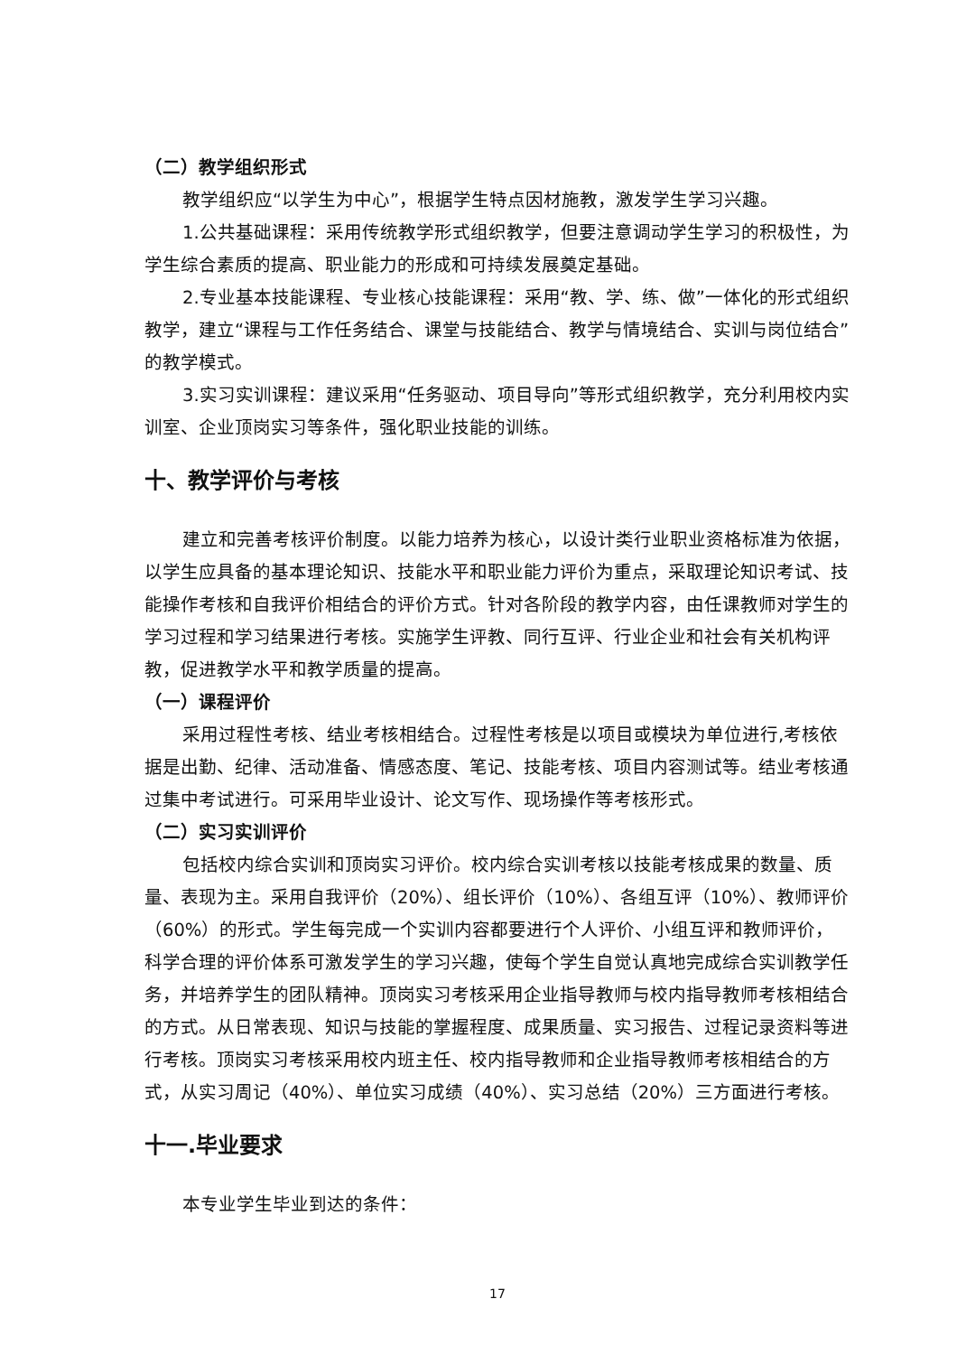（二）教学组织形式
教学组织应“以学生为中心”，根据学生特点因材施教，激发学生学习兴趣。
1.公共基础课程：采用传统教学形式组织教学，但要注意调动学生学习的积极性，为学生综合素质的提高、职业能力的形成和可持续发展奠定基础。
2.专业基本技能课程、专业核心技能课程：采用“教、学、练、做”一体化的形式组织教学，建立“课程与工作任务结合、课堂与技能结合、教学与情境结合、实训与岗位结合”的教学模式。
3.实习实训课程：建议采用“任务驱动、项目导向”等形式组织教学，充分利用校内实训室、企业顶岗实习等条件，强化职业技能的训练。
十、教学评价与考核
建立和完善考核评价制度。以能力培养为核心，以设计类行业职业资格标准为依据，以学生应具备的基本理论知识、技能水平和职业能力评价为重点，采取理论知识考试、技能操作考核和自我评价相结合的评价方式。针对各阶段的教学内容，由任课教师对学生的学习过程和学习结果进行考核。实施学生评教、同行互评、行业企业和社会有关机构评教，促进教学水平和教学质量的提高。
（一）课程评价
采用过程性考核、结业考核相结合。过程性考核是以项目或模块为单位进行,考核依据是出勤、纪律、活动准备、情感态度、笔记、技能考核、项目内容测试等。结业考核通过集中考试进行。可采用毕业设计、论文写作、现场操作等考核形式。
（二）实习实训评价
包括校内综合实训和顶岗实习评价。校内综合实训考核以技能考核成果的数量、质量、表现为主。采用自我评价（20%）、组长评价（10%）、各组互评（10%）、教师评价（60%）的形式。学生每完成一个实训内容都要进行个人评价、小组互评和教师评价，科学合理的评价体系可激发学生的学习兴趣，使每个学生自觉认真地完成综合实训教学任务，并培养学生的团队精神。顶岗实习考核采用企业指导教师与校内指导教师考核相结合的方式。从日常表现、知识与技能的掌握程度、成果质量、实习报告、过程记录资料等进行考核。顶岗实习考核采用校内班主任、校内指导教师和企业指导教师考核相结合的方式，从实习周记（40%）、单位实习成绩（40%）、实习总结（20%）三方面进行考核。
十一.毕业要求
本专业学生毕业到达的条件：
17